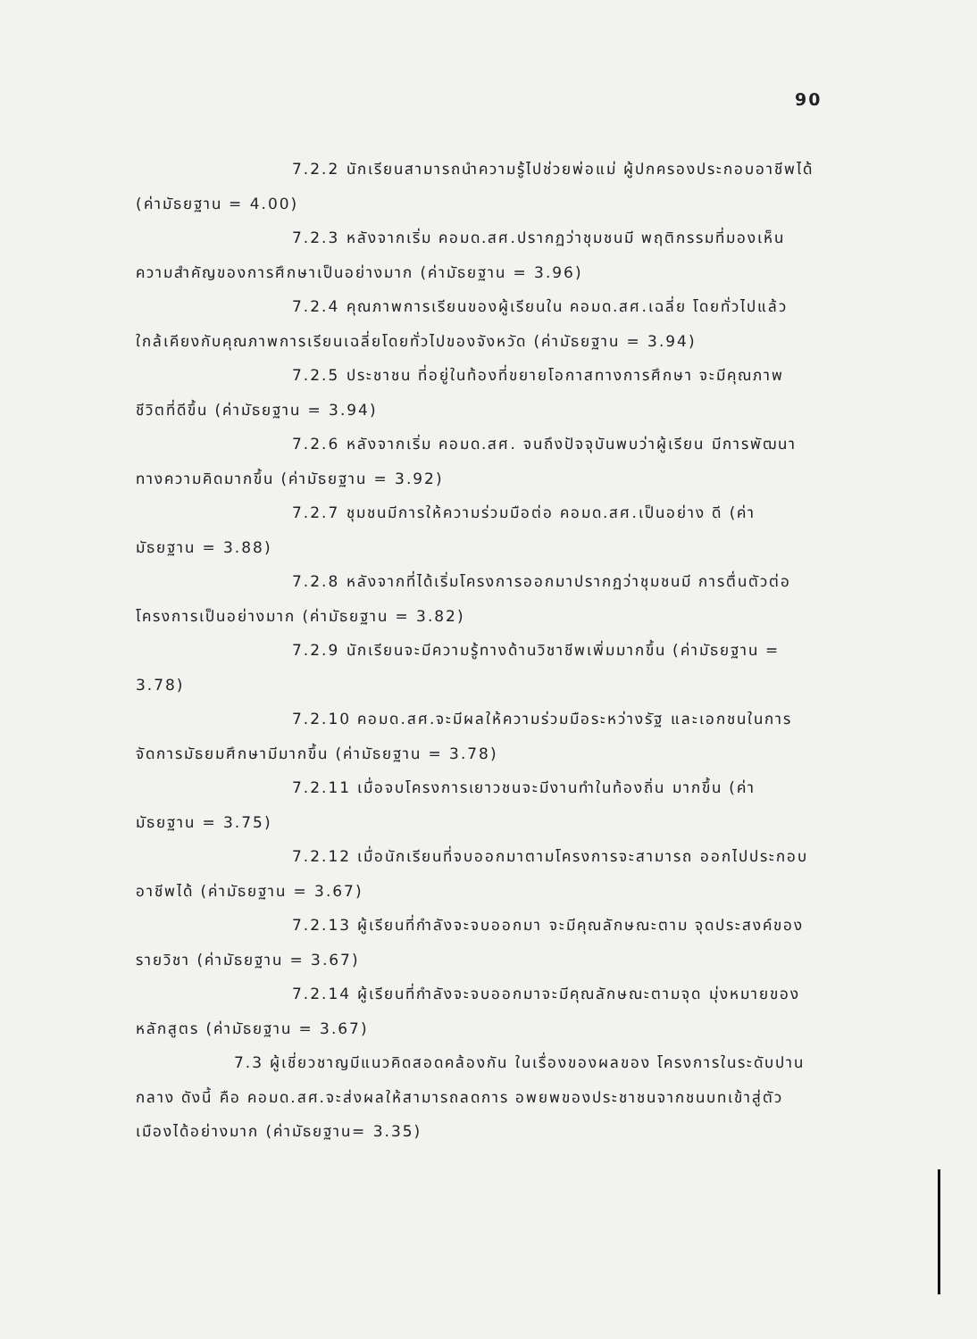90
7.2.2 นักเรียนสามารถนำความรู้ไปช่วยพ่อแม่ ผู้ปกครองประกอบอาชีพได้ (ค่ามัธยฐาน = 4.00)
7.2.3 หลังจากเริ่ม คอมด.สศ.ปรากฏว่าชุมชนมี พฤติกรรมที่มองเห็นความสำคัญของการศึกษาเป็นอย่างมาก (ค่ามัธยฐาน = 3.96)
7.2.4 คุณภาพการเรียนของผู้เรียนใน คอมด.สศ.เฉลี่ย โดยทั่วไปแล้วใกล้เคียงกับคุณภาพการเรียนเฉลี่ยโดยทั่วไปของจังหวัด (ค่ามัธยฐาน = 3.94)
7.2.5 ประชาชน ที่อยู่ในท้องที่ขยายโอกาสทางการศึกษา จะมีคุณภาพชีวิตที่ดีขึ้น (ค่ามัธยฐาน = 3.94)
7.2.6 หลังจากเริ่ม คอมด.สศ. จนถึงปัจจุบันพบว่าผู้เรียน มีการพัฒนาทางความคิดมากขึ้น (ค่ามัธยฐาน = 3.92)
7.2.7 ชุมชนมีการให้ความร่วมมือต่อ คอมด.สศ.เป็นอย่าง ดี (ค่ามัธยฐาน = 3.88)
7.2.8 หลังจากที่ได้เริ่มโครงการออกมาปรากฏว่าชุมชนมี การตื่นตัวต่อโครงการเป็นอย่างมาก (ค่ามัธยฐาน = 3.82)
7.2.9 นักเรียนจะมีความรู้ทางด้านวิชาชีพเพิ่มมากขึ้น (ค่ามัธยฐาน = 3.78)
7.2.10 คอมด.สศ.จะมีผลให้ความร่วมมือระหว่างรัฐ และเอกชนในการจัดการมัธยมศึกษามีมากขึ้น (ค่ามัธยฐาน = 3.78)
7.2.11 เมื่อจบโครงการเยาวชนจะมีงานทำในท้องถิ่น มากขึ้น (ค่ามัธยฐาน = 3.75)
7.2.12 เมื่อนักเรียนที่จบออกมาตามโครงการจะสามารถ ออกไปประกอบอาชีพได้ (ค่ามัธยฐาน = 3.67)
7.2.13 ผู้เรียนที่กำลังจะจบออกมา จะมีคุณลักษณะตาม จุดประสงค์ของรายวิชา (ค่ามัธยฐาน = 3.67)
7.2.14 ผู้เรียนที่กำลังจะจบออกมาจะมีคุณลักษณะตามจุด มุ่งหมายของหลักสูตร (ค่ามัธยฐาน = 3.67)
7.3 ผู้เชี่ยวชาญมีแนวคิดสอดคล้องกัน ในเรื่องของผลของ โครงการในระดับปานกลาง ดังนี้ คือ คอมด.สศ.จะส่งผลให้สามารถลดการ อพยพของประชาชนจากชนบทเข้าสู่ตัวเมืองได้อย่างมาก (ค่ามัธยฐาน= 3.35)